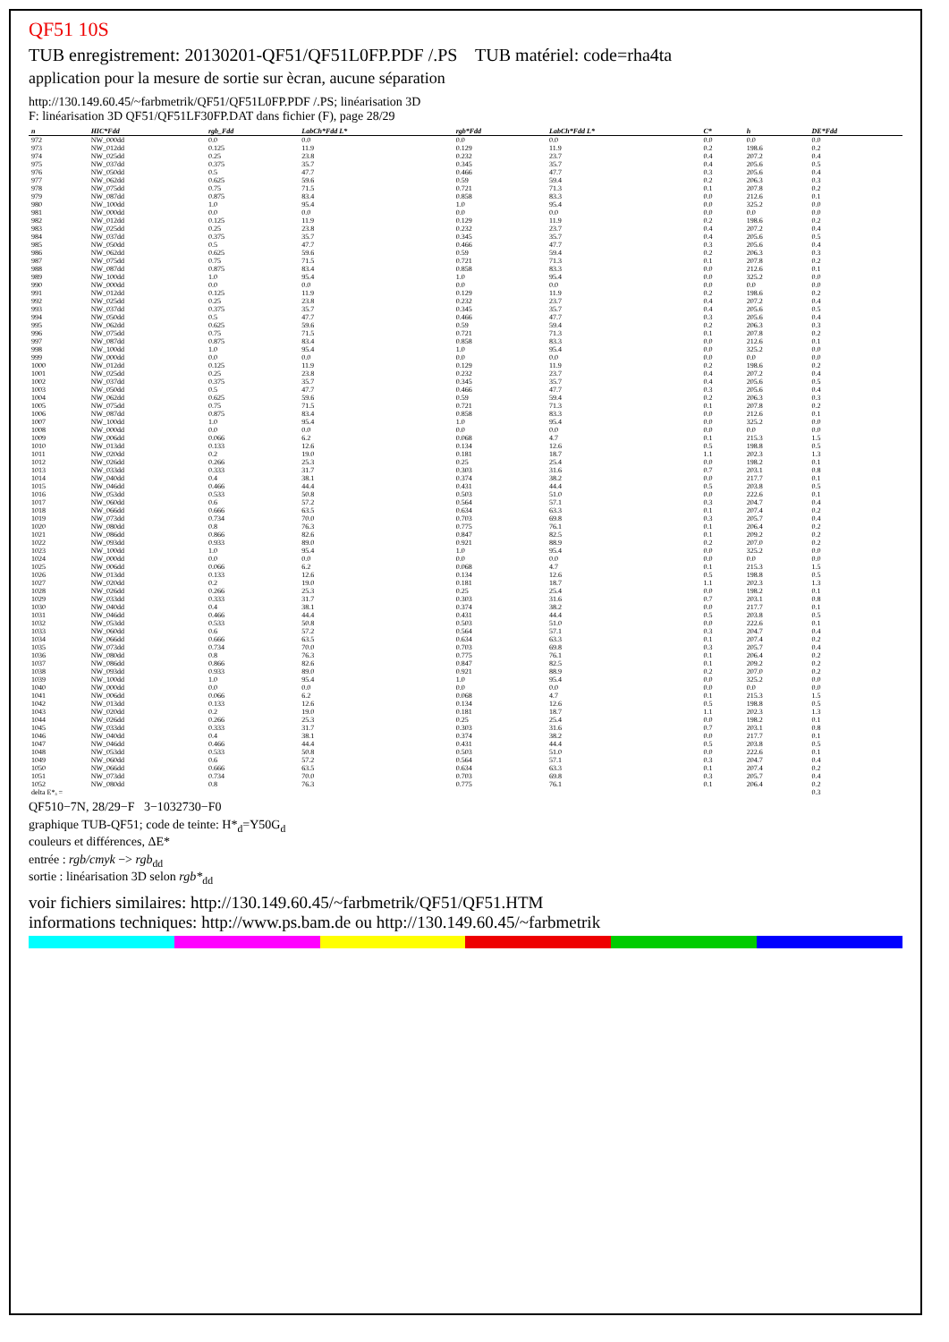QF51 10S
TUB enregistrement: 20130201-QF51/QF51L0FP.PDF /.PS TUB matériel: code=rha4ta
application pour la mesure de sortie sur ècran, aucune séparation
http://130.149.60.45/~farbmetrik/QF51/QF51L0FP.PDF /.PS; linéarisation 3D
F: linéarisation 3D QF51/QF51LF30FP.DAT dans fichier (F), page 28/29
| n | HIC*Fdd | rgb_Fdd | LabCh*Fdd L* | rgb*Fdd | LabCh*Fdd L* | C* | h | DE*Fdd |
| --- | --- | --- | --- | --- | --- | --- | --- | --- |
| 972 | NW_000dd | 0.0 | 0.0 | 0.0 | 0.0 | 0.0 | 0.0 | 0.0 |
| 973 | NW_012dd | 0.125 | 11.9 | 0.129 | 11.9 | 0.2 | 198.6 | 0.2 |
| 974 | NW_025dd | 0.25 | 23.8 | 0.232 | 23.7 | 0.4 | 207.2 | 0.4 |
| 975 | NW_037dd | 0.375 | 35.7 | 0.345 | 35.7 | 0.4 | 205.6 | 0.5 |
| 976 | NW_050dd | 0.5 | 47.7 | 0.466 | 47.7 | 0.3 | 205.6 | 0.4 |
| 977 | NW_062dd | 0.625 | 59.6 | 0.59 | 59.4 | 0.2 | 206.3 | 0.3 |
| 978 | NW_075dd | 0.75 | 71.5 | 0.721 | 71.3 | 0.1 | 207.8 | 0.2 |
| 979 | NW_087dd | 0.875 | 83.4 | 0.858 | 83.3 | 0.0 | 212.6 | 0.1 |
| 980 | NW_100dd | 1.0 | 95.4 | 1.0 | 95.4 | 0.0 | 325.2 | 0.0 |
| 981 | NW_000dd | 0.0 | 0.0 | 0.0 | 0.0 | 0.0 | 0.0 | 0.0 |
| 982 | NW_012dd | 0.125 | 11.9 | 0.129 | 11.9 | 0.2 | 198.6 | 0.2 |
| 983 | NW_025dd | 0.25 | 23.8 | 0.232 | 23.7 | 0.4 | 207.2 | 0.4 |
| 984 | NW_037dd | 0.375 | 35.7 | 0.345 | 35.7 | 0.4 | 205.6 | 0.5 |
| 985 | NW_050dd | 0.5 | 47.7 | 0.466 | 47.7 | 0.3 | 205.6 | 0.4 |
| 986 | NW_062dd | 0.625 | 59.6 | 0.59 | 59.4 | 0.2 | 206.3 | 0.3 |
| 987 | NW_075dd | 0.75 | 71.5 | 0.721 | 71.3 | 0.1 | 207.8 | 0.2 |
| 988 | NW_087dd | 0.875 | 83.4 | 0.858 | 83.3 | 0.0 | 212.6 | 0.1 |
| 989 | NW_100dd | 1.0 | 95.4 | 1.0 | 95.4 | 0.0 | 325.2 | 0.0 |
| 990 | NW_000dd | 0.0 | 0.0 | 0.0 | 0.0 | 0.0 | 0.0 | 0.0 |
| 991 | NW_012dd | 0.125 | 11.9 | 0.129 | 11.9 | 0.2 | 198.6 | 0.2 |
| 992 | NW_025dd | 0.25 | 23.8 | 0.232 | 23.7 | 0.4 | 207.2 | 0.4 |
| 993 | NW_037dd | 0.375 | 35.7 | 0.345 | 35.7 | 0.4 | 205.6 | 0.5 |
| 994 | NW_050dd | 0.5 | 47.7 | 0.466 | 47.7 | 0.3 | 205.6 | 0.4 |
| 995 | NW_062dd | 0.625 | 59.6 | 0.59 | 59.4 | 0.2 | 206.3 | 0.3 |
| 996 | NW_075dd | 0.75 | 71.5 | 0.721 | 71.3 | 0.1 | 207.8 | 0.2 |
| 997 | NW_087dd | 0.875 | 83.4 | 0.858 | 83.3 | 0.0 | 212.6 | 0.1 |
| 998 | NW_100dd | 1.0 | 95.4 | 1.0 | 95.4 | 0.0 | 325.2 | 0.0 |
| 999 | NW_000dd | 0.0 | 0.0 | 0.0 | 0.0 | 0.0 | 0.0 | 0.0 |
| 1000 | NW_012dd | 0.125 | 11.9 | 0.129 | 11.9 | 0.2 | 198.6 | 0.2 |
| 1001 | NW_025dd | 0.25 | 23.8 | 0.232 | 23.7 | 0.4 | 207.2 | 0.4 |
| 1002 | NW_037dd | 0.375 | 35.7 | 0.345 | 35.7 | 0.4 | 205.6 | 0.5 |
| 1003 | NW_050dd | 0.5 | 47.7 | 0.466 | 47.7 | 0.3 | 205.6 | 0.4 |
| 1004 | NW_062dd | 0.625 | 59.6 | 0.59 | 59.4 | 0.2 | 206.3 | 0.3 |
| 1005 | NW_075dd | 0.75 | 71.5 | 0.721 | 71.3 | 0.1 | 207.8 | 0.2 |
| 1006 | NW_087dd | 0.875 | 83.4 | 0.858 | 83.3 | 0.0 | 212.6 | 0.1 |
| 1007 | NW_100dd | 1.0 | 95.4 | 1.0 | 95.4 | 0.0 | 325.2 | 0.0 |
| 1008 | NW_000dd | 0.0 | 0.0 | 0.0 | 0.0 | 0.0 | 0.0 | 0.0 |
| 1009 | NW_006dd | 0.066 | 6.2 | 0.068 | 4.7 | 0.1 | 215.3 | 1.5 |
| 1010 | NW_013dd | 0.133 | 12.6 | 0.134 | 12.6 | 0.5 | 198.8 | 0.5 |
| 1011 | NW_020dd | 0.2 | 19.0 | 0.181 | 18.7 | 1.1 | 202.3 | 1.3 |
| 1012 | NW_026dd | 0.266 | 25.3 | 0.25 | 25.4 | 0.0 | 198.2 | 0.1 |
| 1013 | NW_033dd | 0.333 | 31.7 | 0.303 | 31.6 | 0.7 | 203.1 | 0.8 |
| 1014 | NW_040dd | 0.4 | 38.1 | 0.374 | 38.2 | 0.0 | 217.7 | 0.1 |
| 1015 | NW_046dd | 0.466 | 44.4 | 0.431 | 44.4 | 0.5 | 203.8 | 0.5 |
| 1016 | NW_053dd | 0.533 | 50.8 | 0.503 | 51.0 | 0.0 | 222.6 | 0.1 |
| 1017 | NW_060dd | 0.6 | 57.2 | 0.564 | 57.1 | 0.3 | 204.7 | 0.4 |
| 1018 | NW_066dd | 0.666 | 63.5 | 0.634 | 63.3 | 0.1 | 207.4 | 0.2 |
| 1019 | NW_073dd | 0.734 | 70.0 | 0.703 | 69.8 | 0.3 | 205.7 | 0.4 |
| 1020 | NW_080dd | 0.8 | 76.3 | 0.775 | 76.1 | 0.1 | 206.4 | 0.2 |
| 1021 | NW_086dd | 0.866 | 82.6 | 0.847 | 82.5 | 0.1 | 209.2 | 0.2 |
| 1022 | NW_093dd | 0.933 | 89.0 | 0.921 | 88.9 | 0.2 | 207.0 | 0.2 |
| 1023 | NW_100dd | 1.0 | 95.4 | 1.0 | 95.4 | 0.0 | 325.2 | 0.0 |
| 1024 | NW_000dd | 0.0 | 0.0 | 0.0 | 0.0 | 0.0 | 0.0 | 0.0 |
| 1025 | NW_006dd | 0.066 | 6.2 | 0.068 | 4.7 | 0.1 | 215.3 | 1.5 |
| 1026 | NW_013dd | 0.133 | 12.6 | 0.134 | 12.6 | 0.5 | 198.8 | 0.5 |
| 1027 | NW_020dd | 0.2 | 19.0 | 0.181 | 18.7 | 1.1 | 202.3 | 1.3 |
| 1028 | NW_026dd | 0.266 | 25.3 | 0.25 | 25.4 | 0.0 | 198.2 | 0.1 |
| 1029 | NW_033dd | 0.333 | 31.7 | 0.303 | 31.6 | 0.7 | 203.1 | 0.8 |
| 1030 | NW_040dd | 0.4 | 38.1 | 0.374 | 38.2 | 0.0 | 217.7 | 0.1 |
| 1031 | NW_046dd | 0.466 | 44.4 | 0.431 | 44.4 | 0.5 | 203.8 | 0.5 |
| 1032 | NW_053dd | 0.533 | 50.8 | 0.503 | 51.0 | 0.0 | 222.6 | 0.1 |
| 1033 | NW_060dd | 0.6 | 57.2 | 0.564 | 57.1 | 0.3 | 204.7 | 0.4 |
| 1034 | NW_066dd | 0.666 | 63.5 | 0.634 | 63.3 | 0.1 | 207.4 | 0.2 |
| 1035 | NW_073dd | 0.734 | 70.0 | 0.703 | 69.8 | 0.3 | 205.7 | 0.4 |
| 1036 | NW_080dd | 0.8 | 76.3 | 0.775 | 76.1 | 0.1 | 206.4 | 0.2 |
| 1037 | NW_086dd | 0.866 | 82.6 | 0.847 | 82.5 | 0.1 | 209.2 | 0.2 |
| 1038 | NW_093dd | 0.933 | 89.0 | 0.921 | 88.9 | 0.2 | 207.0 | 0.2 |
| 1039 | NW_100dd | 1.0 | 95.4 | 1.0 | 95.4 | 0.0 | 325.2 | 0.0 |
| 1040 | NW_000dd | 0.0 | 0.0 | 0.0 | 0.0 | 0.0 | 0.0 | 0.0 |
| 1041 | NW_006dd | 0.066 | 6.2 | 0.068 | 4.7 | 0.1 | 215.3 | 1.5 |
| 1042 | NW_013dd | 0.133 | 12.6 | 0.134 | 12.6 | 0.5 | 198.8 | 0.5 |
| 1043 | NW_020dd | 0.2 | 19.0 | 0.181 | 18.7 | 1.1 | 202.3 | 1.3 |
| 1044 | NW_026dd | 0.266 | 25.3 | 0.25 | 25.4 | 0.0 | 198.2 | 0.1 |
| 1045 | NW_033dd | 0.333 | 31.7 | 0.303 | 31.6 | 0.7 | 203.1 | 0.8 |
| 1046 | NW_040dd | 0.4 | 38.1 | 0.374 | 38.2 | 0.0 | 217.7 | 0.1 |
| 1047 | NW_046dd | 0.466 | 44.4 | 0.431 | 44.4 | 0.5 | 203.8 | 0.5 |
| 1048 | NW_053dd | 0.533 | 50.8 | 0.503 | 51.0 | 0.0 | 222.6 | 0.1 |
| 1049 | NW_060dd | 0.6 | 57.2 | 0.564 | 57.1 | 0.3 | 204.7 | 0.4 |
| 1050 | NW_066dd | 0.666 | 63.5 | 0.634 | 63.3 | 0.1 | 207.4 | 0.2 |
| 1051 | NW_073dd | 0.734 | 70.0 | 0.703 | 69.8 | 0.3 | 205.7 | 0.4 |
| 1052 | NW_080dd | 0.8 | 76.3 | 0.775 | 76.1 | 0.1 | 206.4 | 0.2 |
| delta E*ₐ = | | | | | | | | 0.3 |
QF510−7N, 28/29−F 3−1032730−F0
graphique TUB-QF51; code de teinte: H*<sub>d</sub>=Y50G<sub>d</sub>
couleurs et différences, ΔE*
entrée : rgb/cmyk −> rgb<sub>dd</sub>
sortie : linéarisation 3D selon rgb*<sub>dd</sub>
voir fichiers similaires: http://130.149.60.45/~farbmetrik/QF51/QF51.HTM
informations techniques: http://www.ps.bam.de ou http://130.149.60.45/~farbmetrik